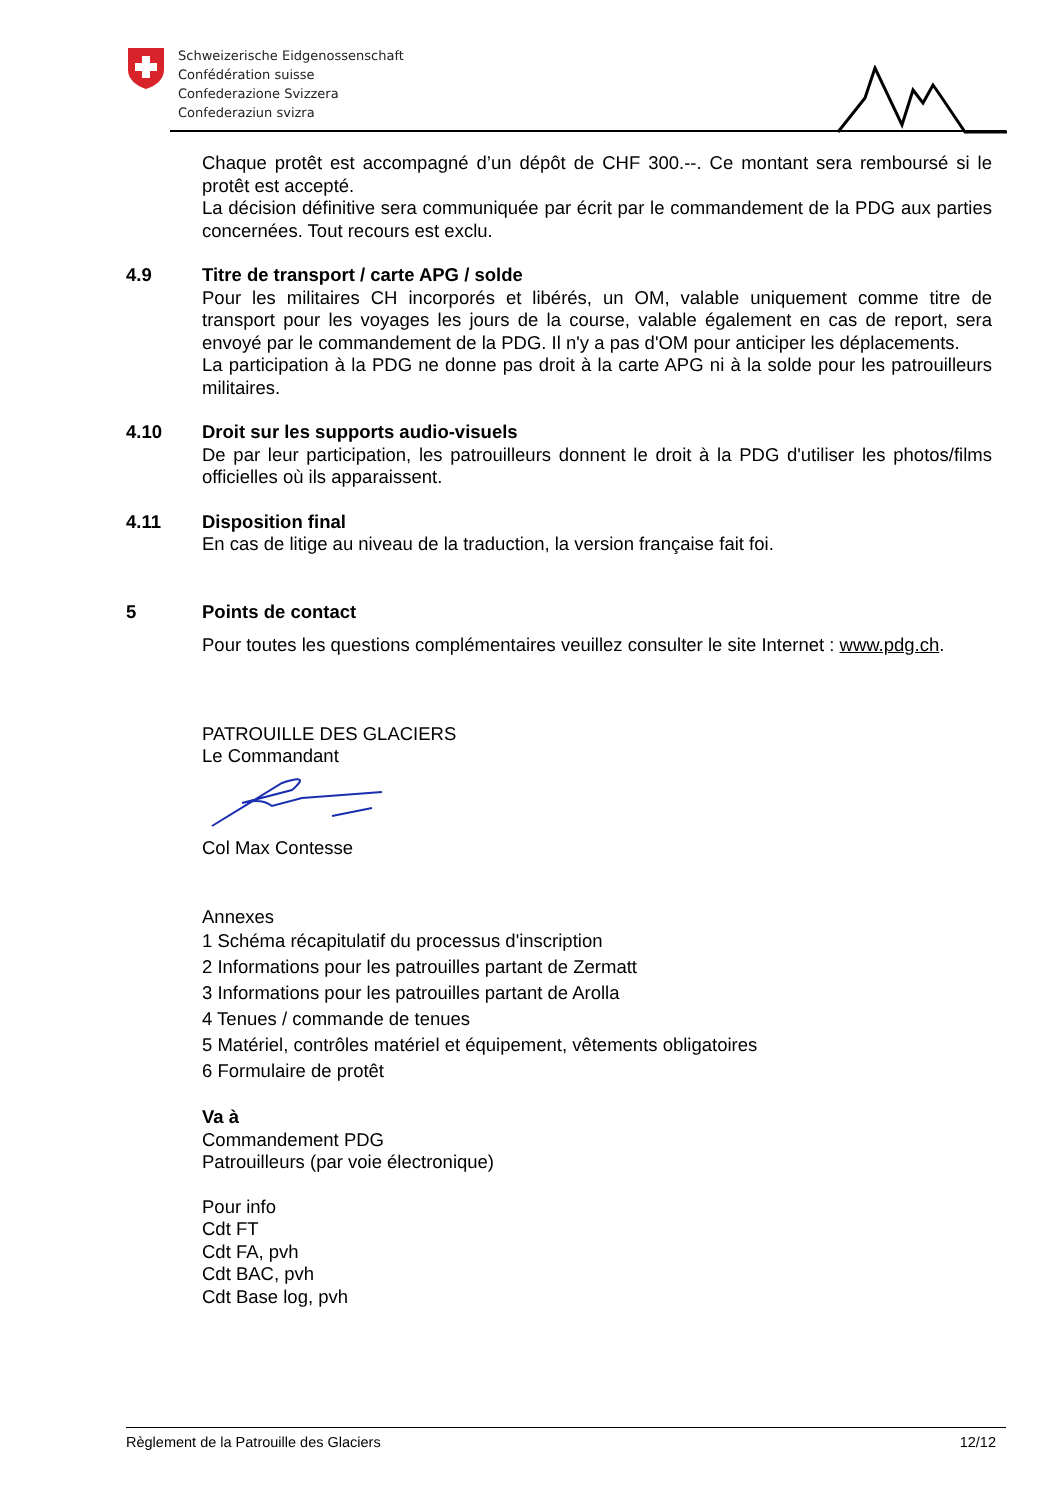Schweizerische Eidgenossenschaft
Confédération suisse
Confederazione Svizzera
Confederaziun svizra
Chaque protêt est accompagné d’un dépôt de CHF 300.--. Ce montant sera remboursé si le protêt est accepté.
La décision définitive sera communiquée par écrit par le commandement de la PDG aux parties concernées. Tout recours est exclu.
4.9 Titre de transport / carte APG / solde
Pour les militaires CH incorporés et libérés, un OM, valable uniquement comme titre de transport pour les voyages les jours de la course, valable également en cas de report, sera envoyé par le commandement de la PDG. Il n'y a pas d'OM pour anticiper les déplacements.
La participation à la PDG ne donne pas droit à la carte APG ni à la solde pour les patrouilleurs militaires.
4.10 Droit sur les supports audio-visuels
De par leur participation, les patrouilleurs donnent le droit à la PDG d'utiliser les photos/films officielles où ils apparaissent.
4.11 Disposition final
En cas de litige au niveau de la traduction, la version française fait foi.
5 Points de contact
Pour toutes les questions complémentaires veuillez consulter le site Internet : www.pdg.ch.
PATROUILLE DES GLACIERS
Le Commandant
Col Max Contesse
Annexes
1 Schéma récapitulatif du processus d'inscription
2 Informations pour les patrouilles partant de Zermatt
3 Informations pour les patrouilles partant de Arolla
4 Tenues / commande de tenues
5 Matériel, contrôles matériel et équipement, vêtements obligatoires
6 Formulaire de protêt
Va à
Commandement PDG
Patrouilleurs (par voie électronique)
Pour info
Cdt FT
Cdt FA, pvh
Cdt BAC, pvh
Cdt Base log, pvh
Règlement de la Patrouille des Glaciers 12/12